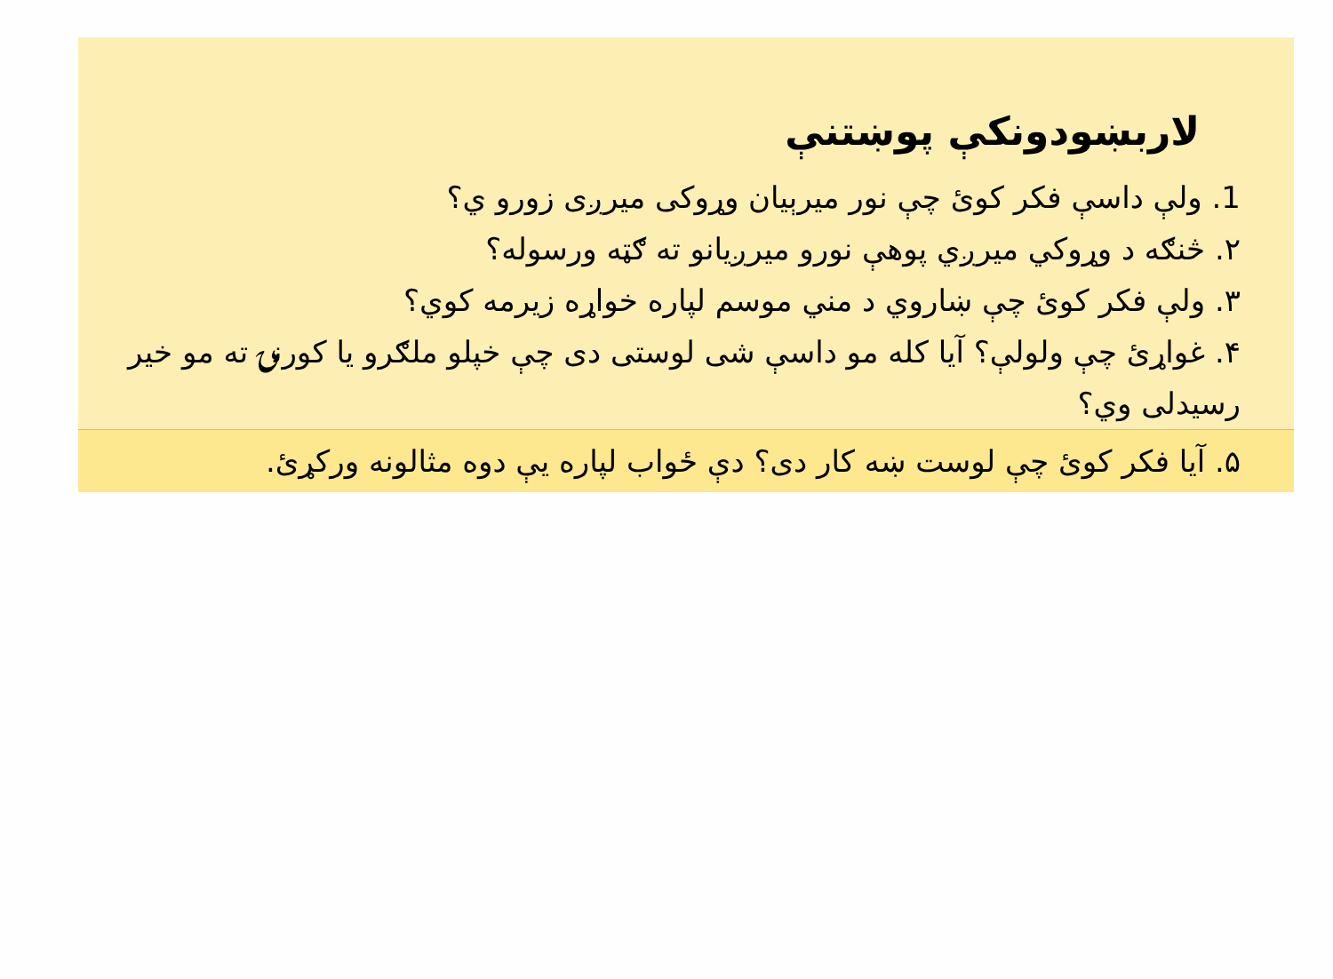لاربښودونکې پوښتنې
1. ولې داسې فکر کوئ چې نور میرېیان وړوکی میرږی زورو ي؟
۲. څنګه د وړوکي میرږي پوهې نورو میرږیانو ته ګټه ورسوله؟
۳. ولې فکر کوئ چې ښاروي د مني موسم لپاره خواړه زیرمه کوي؟
۴. غواړئ چې ولولې؟ آیا کله مو داسې شی لوستی دی چې خپلو ملګرو یا کورنۍ ته مو خیر رسیدلی وي؟
۵. آیا فکر کوئ چې لوست ښه کار دی؟ دې ځواب لپاره یې دوه مثالونه ورکړئ.